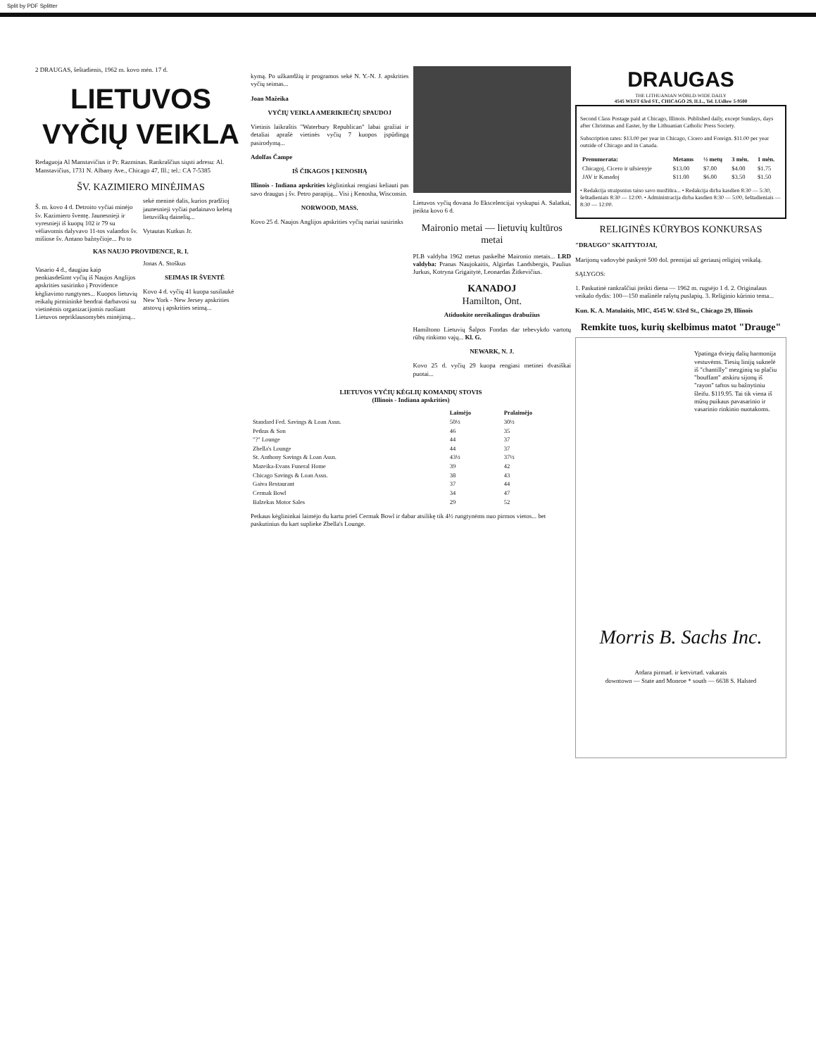Split by PDF Splitter
2 DRAUGAS, šeštadienis, 1962 m. kovo mėn. 17 d.
LIETUVOS
VYČIŲ VEIKLA
Redaguoja Al Manstavičius ir Pr. Razminas. Rankraščius siųsti adresu: Al. Manstavičius, 1731 N. Albany Ave., Chicago 47, Ill.; tel.: CA 7-5385
ŠV. KAZIMIERO MINĖJIMAS
Š. m. kovo 4 d. Detroito vyčiai minėjo šv. Kazimiero šventę. Jaunesnieji ir vyresnieji iš kuopų 102 ir 79 su vėliavomis dalyvavo 11-tos valandos šv. mišiose šv. Antano bažnyčioje... Po to sekė meninė dalis, kurios pradžioj jaunesnieji vyčiai padainavo keletą lietuviškų dainelių...
Vytautas Kutkus Jr.
KAS NAUJO PROVIDENCE, R. I.
Vasario 4 d., daugiau kaip penkiasdešimt vyčių iš Naujos Anglijos apskrities susirinko į Providence kėgliavimo rungtynes... Kuopos lietuvių reikalų pirmininkė bendrai darbavosi su vietinėmis organizacijomis ruošiant Lietuvos nepriklausomybės minėjimą...
Jonas A. Stoškus
SEIMAS IR ŠVENTĖ
Kovo 4 d. vyčių 41 kuopa susilaukė New York - New Jersey apskrities atstovų į apskrities seimą...
kymą. Po užkandžių ir programos sekė N. Y.-N. J. apskrities vyčių seimas...
Joan Mažeika
VYČIŲ VEIKLA AMERIKIEČIŲ SPAUDOJ
Vietinis laikraštis "Waterbury Republican" labai gražiai ir detaliai aprašė vietinės vyčių 7 kuopos įspūdingą pasirodymą...
Adolfas Čampe
IŠ ČIKAGOS Į KENOSHĄ
Illinois - Indiana apskrities kėglininkai rengiasi keliauti pas savo draugus į šv. Petro parapiją... Visi į Kenosha, Wisconsin.
NORWOOD, MASS.
Kovo 25 d. Naujos Anglijos apskrities vyčių nariai susirinks
Lietuvos vyčių dovana Jo Ekscelencijai vyskupui A. Salatkai, įteikta kovo 6 d.
Maironio metai — lietuvių kultūros metai
PLB valdyba 1962 metus paskelbė Maironio metais... LRD valdyba: Pranas Naujokaitis, Algirdas Landsbergis, Paulius Jurkus, Kotryna Grigaitytė, Leonardas Žitkevičius.
KANADOJ
Hamilton, Ont.
Atiduokite nereikalingus drabužius
Hamiltono Lietuvių Šalpos Fondas dar tebevykdo vartotų rūbų rinkimo vajų... Kl. G.
NEWARK, N. J.
Kovo 25 d. vyčių 29 kuopa rengiasi metinei dvasiškai puotai...
LIETUVOS VYČIŲ KĖGLIŲ KOMANDŲ STOVIS
(Illinois - Indiana apskrities)
| | Laimėjo | Pralaimėjo |
| --- | --- | --- |
| Standard Fed. Savings & Loan Assn. | 50½ | 30½ |
| Petkus & Son | 46 | 35 |
| "?" Lounge | 44 | 37 |
| Zbella's Lounge | 44 | 37 |
| St. Anthony Savings & Loan Assn. | 43½ | 37½ |
| Mazeika-Evans Funeral Home | 39 | 42 |
| Chicago Savings & Loan Assn. | 38 | 43 |
| Gaiva Restaurant | 37 | 44 |
| Cermak Bowl | 34 | 47 |
| Balzekas Motor Sales | 29 | 52 |
Petkaus kėglininkai laimėjo du kartu prieš Cermak Bowl ir dabar atsilikę tik 4½ rungtynėms nuo pirmos vietos... bet paskutinius du kart suplieke Zbella's Lounge.
DRAUGAS
THE LITHUANIAN WORLD-WIDE DAILY
4545 WEST 63rd ST., CHICAGO 29, ILL., Tel. LUdlow 5-9500
Second Class Postage paid at Chicago, Illinois. Published daily, except Sundays, days after Christmas and Easter, by the Lithuanian Catholic Press Society.
Subscription rates: $13.00 per year in Chicago, Cicero and Foreign. $11.00 per year outside of Chicago and in Canada.
| Prenumerata: | Metams | ½ metų | 3 mėn. | 1 mėn. |
| --- | --- | --- | --- | --- |
| Chicagoj, Cicero ir užsienyje | $13.00 | $7.00 | $4.00 | $1.75 |
| JAV ir Kanadoj | $11.00 | $6.00 | $3.50 | $1.50 |
• Redakcija straipsnius taiso savo nuožiūra... • Redakcija dirba kasdien 8:30 — 5:30, šeštadieniais 8:30 — 12:00. • Administracija dirba kasdien 8:30 — 5:00, šeštadieniais — 8:30 — 12:00.
RELIGINĖS KŪRYBOS KONKURSAS
"DRAUGO" SKAITYTOJAI,
Marijonų vadovybė paskyrė 500 dol. premijai už geriausį religinį veikalą.
SĄLYGOS:
1. Paskutinė rankraščiui įteikti diena — 1962 m. rugsėjo 1 d. 2. Originalaus veikalo dydis: 100—150 mašinėle rašytų puslapių. 3. Religinio kūrinio tema...
Kun. K. A. Matulaitis, MIC, 4545 W. 63rd St., Chicago 29, Illinois
Remkite tuos, kurių skelbimus matot "Drauge"
Ypatinga dviejų dalių harmonija vestuvėms. Tiesių linijų suknelė iš "chantilly" mezginių su plačiu "bouffant" atskiru sijonų iš "rayon" taftos su bažnytiniu šleifu. $119.95. Tai tik viena iš mūsų puikaus pavasarinio ir vasarinio rinkinio nuotakoms.
Morris B. Sachs Inc.
Atdara pirmad. ir ketvirtad. vakarais
downtown — State and Monroe * south — 6638 S. Halsted